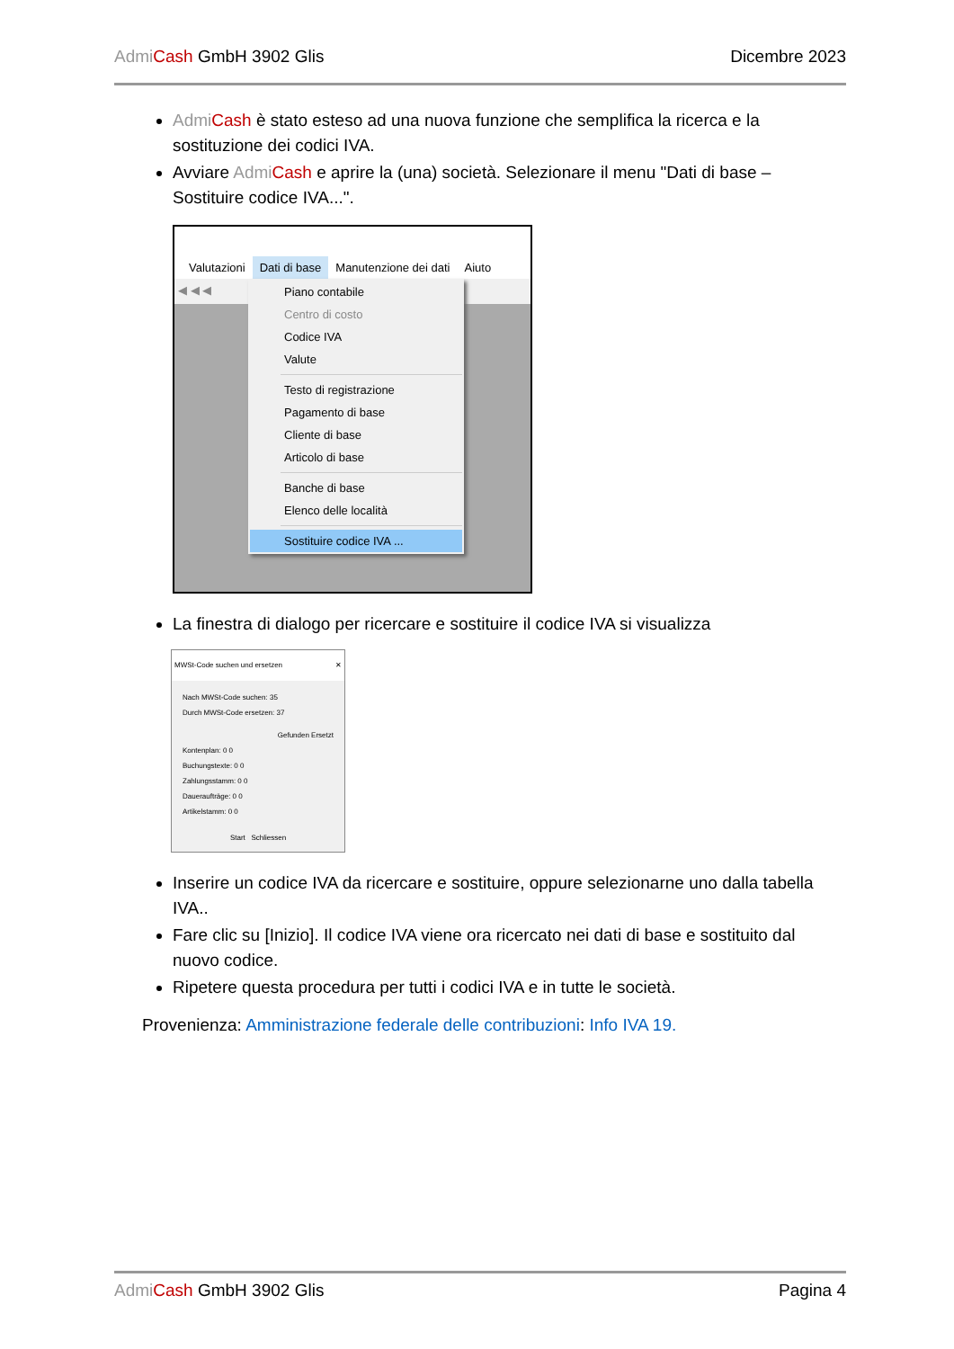Admi Cash GmbH 3902 Glis Dicembre 2023
Admi Cash è stato esteso ad una nuova funzione che semplifica la ricerca e la sostituzione dei codici IVA.
Avviare Admi Cash e aprire la (una) società. Selezionare il menu "Dati di base – Sostituire codice IVA...".
Valutazioni Dati di base Manutenzione dei dati Aiuto
◀ ◀ ◀
Piano contabile
Centro di costo
Codice IVA
Valute
Testo di registrazione
Pagamento di base
Cliente di base
Articolo di base
Banche di base
Elenco delle località
Sostituire codice IVA ...
La finestra di dialogo per ricercare e sostituire il codice IVA si visualizza
MWSt-Code suchen und ersetzen ✕
Nach MWSt-Code suchen: 35
Durch MWSt-Code ersetzen: 37
Gefunden Ersetzt
Kontenplan: 0 0
Buchungstexte: 0 0
Zahlungsstamm: 0 0
Daueraufträge: 0 0
Artikelstamm: 0 0
Start Schliessen
Inserire un codice IVA da ricercare e sostituire, oppure selezionarne uno dalla tabella IVA..
Fare clic su [Inizio]. Il codice IVA viene ora ricercato nei dati di base e sostituito dal nuovo codice.
Ripetere questa procedura per tutti i codici IVA e in tutte le società.
Provenienza: Amministrazione federale delle contribuzioni: Info IVA 19.
Admi Cash GmbH 3902 Glis Pagina 4